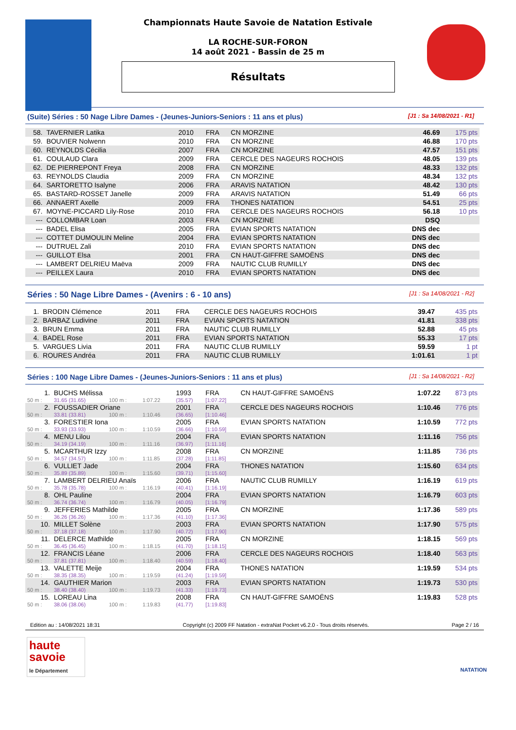Championnats Haute Savoie de Natation Estivale
LA ROCHE-SUR-FORON
14 août 2021 - Bassin de 25 m
Résultats
(Suite) Séries : 50 Nage Libre Dames - (Jeunes-Juniors-Seniors : 11 ans et plus) [J1 : Sa 14/08/2021 - R1]
| 58. | TAVERNIER Latika | 2010 | FRA | CN MORZINE | 46.69 | 175 pts |
| 59. | BOUVIER Nolwenn | 2010 | FRA | CN MORZINE | 46.88 | 170 pts |
| 60. | REYNOLDS Cécilia | 2007 | FRA | CN MORZINE | 47.57 | 151 pts |
| 61. | COULAUD Clara | 2009 | FRA | CERCLE DES NAGEURS ROCHOIS | 48.05 | 139 pts |
| 62. | DE PIERREPONT Freya | 2008 | FRA | CN MORZINE | 48.33 | 132 pts |
| 63. | REYNOLDS Claudia | 2009 | FRA | CN MORZINE | 48.34 | 132 pts |
| 64. | SARTORETTO Isalyne | 2006 | FRA | ARAVIS NATATION | 48.42 | 130 pts |
| 65. | BASTARD-ROSSET Janelle | 2009 | FRA | ARAVIS NATATION | 51.49 | 66 pts |
| 66. | ANNAERT Axelle | 2009 | FRA | THONES NATATION | 54.51 | 25 pts |
| 67. | MOYNE-PICCARD Lily-Rose | 2010 | FRA | CERCLE DES NAGEURS ROCHOIS | 56.18 | 10 pts |
| --- | COLLOMBAR Loan | 2003 | FRA | CN MORZINE | DSQ | |
| --- | BADEL Elisa | 2005 | FRA | EVIAN SPORTS NATATION | DNS dec | |
| --- | COTTET DUMOULIN Meline | 2004 | FRA | EVIAN SPORTS NATATION | DNS dec | |
| --- | DUTRUEL Zali | 2010 | FRA | EVIAN SPORTS NATATION | DNS dec | |
| --- | GUILLOT Elsa | 2001 | FRA | CN HAUT-GIFFRE SAMOËNS | DNS dec | |
| --- | LAMBERT DELRIEU Maëva | 2009 | FRA | NAUTIC CLUB RUMILLY | DNS dec | |
| --- | PEILLEX Laura | 2010 | FRA | EVIAN SPORTS NATATION | DNS dec | |
Séries : 50 Nage Libre Dames - (Avenirs : 6 - 10 ans) [J1 : Sa 14/08/2021 - R2]
| 1. | BRODIN Clémence | 2011 | FRA | CERCLE DES NAGEURS ROCHOIS | 39.47 | 435 pts |
| 2. | BARBAZ Ludivine | 2011 | FRA | EVIAN SPORTS NATATION | 41.81 | 338 pts |
| 3. | BRUN Emma | 2011 | FRA | NAUTIC CLUB RUMILLY | 52.88 | 45 pts |
| 4. | BADEL Rose | 2011 | FRA | EVIAN SPORTS NATATION | 55.33 | 17 pts |
| 5. | VARGUES Livia | 2011 | FRA | NAUTIC CLUB RUMILLY | 59.59 | 1 pt |
| 6. | ROURES Andréa | 2011 | FRA | NAUTIC CLUB RUMILLY | 1:01.61 | 1 pt |
Séries : 100 Nage Libre Dames - (Jeunes-Juniors-Seniors : 11 ans et plus) [J1 : Sa 14/08/2021 - R2]
| 1. | BUCHS Mélissa | | | 1993 | FRA | CN HAUT-GIFFRE SAMOËNS | 1:07.22 | 873 pts |
| 50 m : | 31.65 (31.65) | 100 m : | 1:07.22 | (35.57) | [1:07.22] | | | |
| 2. | FOUSSADIER Oriane | | | 2001 | FRA | CERCLE DES NAGEURS ROCHOIS | 1:10.46 | 776 pts |
| 50 m : | 33.81 (33.81) | 100 m : | 1:10.46 | (36.65) | [1:10.46] | | | |
| 3. | FORESTIER Iona | | | 2005 | FRA | EVIAN SPORTS NATATION | 1:10.59 | 772 pts |
| 50 m : | 33.93 (33.93) | 100 m : | 1:10.59 | (36.66) | [1:10.59] | | | |
| 4. | MENU Lilou | | | 2004 | FRA | EVIAN SPORTS NATATION | 1:11.16 | 756 pts |
| 50 m : | 34.19 (34.19) | 100 m : | 1:11.16 | (36.97) | [1:11.16] | | | |
| 5. | MCARTHUR Izzy | | | 2008 | FRA | CN MORZINE | 1:11.85 | 736 pts |
| 50 m : | 34.57 (34.57) | 100 m : | 1:11.85 | (37.28) | [1:11.85] | | | |
| 6. | VULLIET Jade | | | 2004 | FRA | THONES NATATION | 1:15.60 | 634 pts |
| 50 m : | 35.89 (35.89) | 100 m : | 1:15.60 | (39.71) | [1:15.60] | | | |
| 7. | LAMBERT DELRIEU Anaïs | | | 2006 | FRA | NAUTIC CLUB RUMILLY | 1:16.19 | 619 pts |
| 50 m : | 35.78 (35.78) | 100 m : | 1:16.19 | (40.41) | [1:16.19] | | | |
| 8. | OHL Pauline | | | 2004 | FRA | EVIAN SPORTS NATATION | 1:16.79 | 603 pts |
| 50 m : | 36.74 (36.74) | 100 m : | 1:16.79 | (40.05) | [1:16.79] | | | |
| 9. | JEFFERIES Mathilde | | | 2005 | FRA | CN MORZINE | 1:17.36 | 589 pts |
| 50 m : | 36.26 (36.26) | 100 m : | 1:17.36 | (41.10) | [1:17.36] | | | |
| 10. | MILLET Solène | | | 2003 | FRA | EVIAN SPORTS NATATION | 1:17.90 | 575 pts |
| 50 m : | 37.18 (37.18) | 100 m : | 1:17.90 | (40.72) | [1:17.90] | | | |
| 11. | DELERCE Mathilde | | | 2005 | FRA | CN MORZINE | 1:18.15 | 569 pts |
| 50 m : | 36.45 (36.45) | 100 m : | 1:18.15 | (41.70) | [1:18.15] | | | |
| 12. | FRANCIS Léane | | | 2006 | FRA | CERCLE DES NAGEURS ROCHOIS | 1:18.40 | 563 pts |
| 50 m : | 37.81 (37.81) | 100 m : | 1:18.40 | (40.59) | [1:18.40] | | | |
| 13. | VALETTE Meije | | | 2004 | FRA | THONES NATATION | 1:19.59 | 534 pts |
| 50 m : | 38.35 (38.35) | 100 m : | 1:19.59 | (41.24) | [1:19.59] | | | |
| 14. | GAUTHIER Marion | | | 2003 | FRA | EVIAN SPORTS NATATION | 1:19.73 | 530 pts |
| 50 m : | 38.40 (38.40) | 100 m : | 1:19.73 | (41.33) | [1:19.73] | | | |
| 15. | LOREAU Lina | | | 2008 | FRA | CN HAUT-GIFFRE SAMOËNS | 1:19.83 | 528 pts |
| 50 m : | 38.06 (38.06) | 100 m : | 1:19.83 | (41.77) | [1:19.83] | | | |
Edition au : 14/08/2021 18:31 Copyright (c) 2009 FF Natation - extraNat Pocket v6.2.0 - Tous droits réservés. Page 2 / 16
haute
savoie
le Département
NATATION